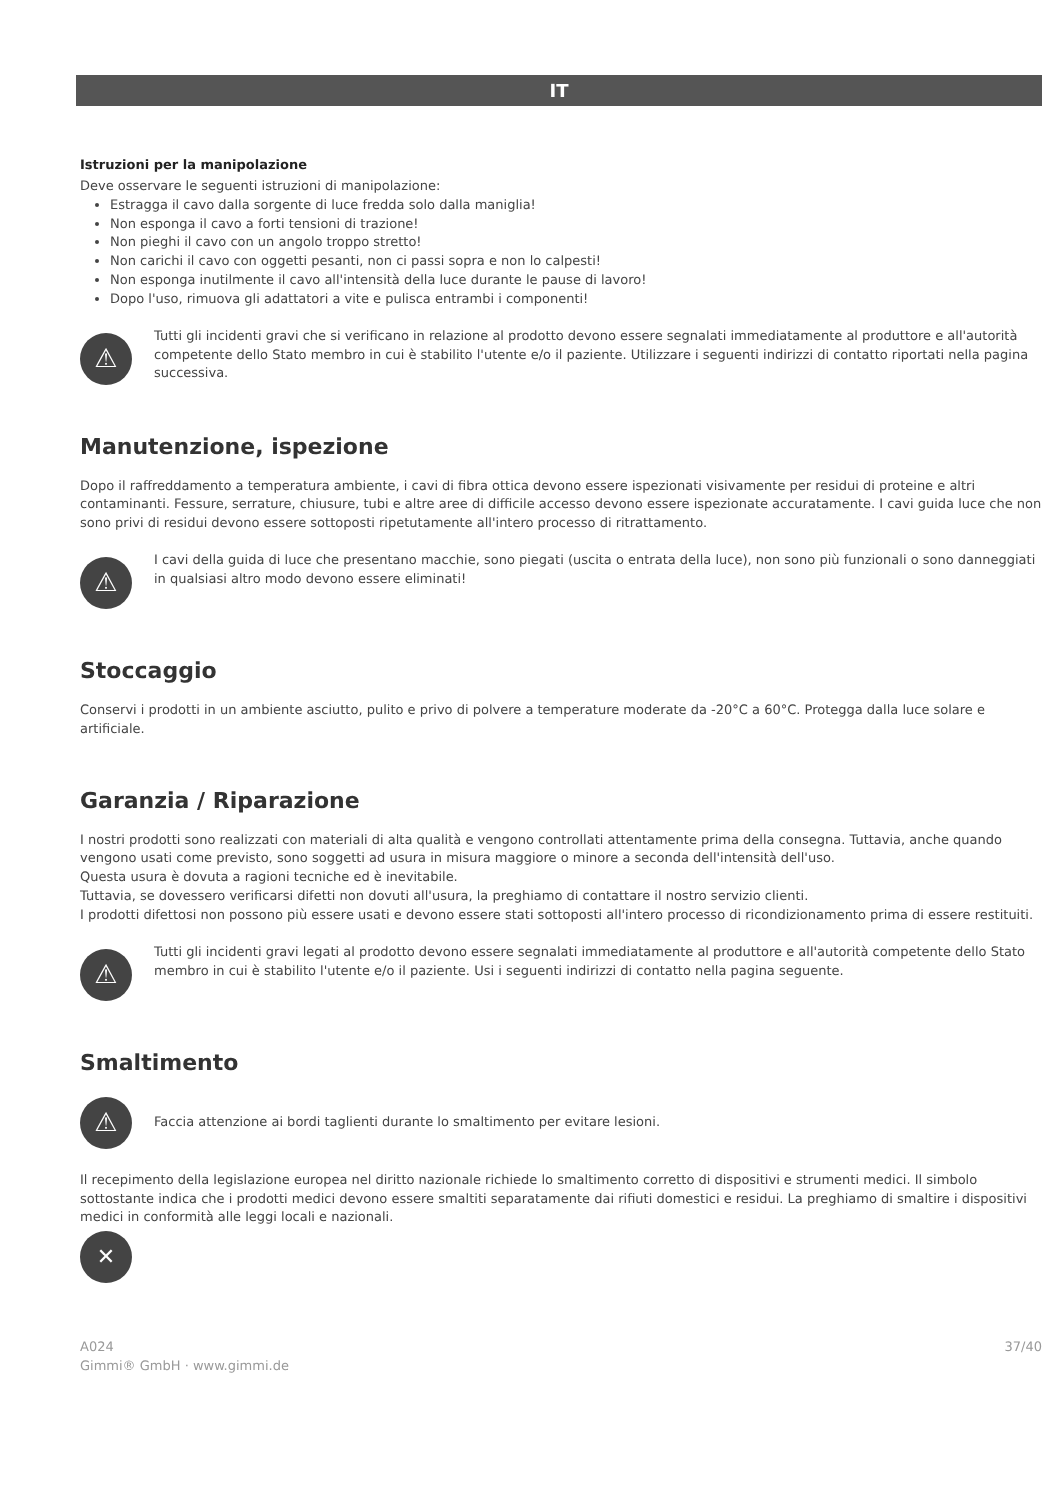IT
Istruzioni per la manipolazione
Deve osservare le seguenti istruzioni di manipolazione:
Estragga il cavo dalla sorgente di luce fredda solo dalla maniglia!
Non esponga il cavo a forti tensioni di trazione!
Non pieghi il cavo con un angolo troppo stretto!
Non carichi il cavo con oggetti pesanti, non ci passi sopra e non lo calpesti!
Non esponga inutilmente il cavo all'intensità della luce durante le pause di lavoro!
Dopo l'uso, rimuova gli adattatori a vite e pulisca entrambi i componenti!
⚠
Tutti gli incidenti gravi che si verificano in relazione al prodotto devono essere segnalati immediatamente al produttore e all'autorità competente dello Stato membro in cui è stabilito l'utente e/o il paziente. Utilizzare i seguenti indirizzi di contatto riportati nella pagina successiva.
Manutenzione, ispezione
Dopo il raffreddamento a temperatura ambiente, i cavi di fibra ottica devono essere ispezionati visivamente per residui di proteine e altri contaminanti. Fessure, serrature, chiusure, tubi e altre aree di difficile accesso devono essere ispezionate accuratamente. I cavi guida luce che non sono privi di residui devono essere sottoposti ripetutamente all'intero processo di ritrattamento.
⚠
I cavi della guida di luce che presentano macchie, sono piegati (uscita o entrata della luce), non sono più funzionali o sono danneggiati in qualsiasi altro modo devono essere eliminati!
Stoccaggio
Conservi i prodotti in un ambiente asciutto, pulito e privo di polvere a temperature moderate da -20°C a 60°C. Protegga dalla luce solare e artificiale.
Garanzia / Riparazione
I nostri prodotti sono realizzati con materiali di alta qualità e vengono controllati attentamente prima della consegna. Tuttavia, anche quando vengono usati come previsto, sono soggetti ad usura in misura maggiore o minore a seconda dell'intensità dell'uso.
Questa usura è dovuta a ragioni tecniche ed è inevitabile.
Tuttavia, se dovessero verificarsi difetti non dovuti all'usura, la preghiamo di contattare il nostro servizio clienti.
I prodotti difettosi non possono più essere usati e devono essere stati sottoposti all'intero processo di ricondizionamento prima di essere restituiti.
⚠
Tutti gli incidenti gravi legati al prodotto devono essere segnalati immediatamente al produttore e all'autorità competente dello Stato membro in cui è stabilito l'utente e/o il paziente. Usi i seguenti indirizzi di contatto nella pagina seguente.
Smaltimento
⚠
Faccia attenzione ai bordi taglienti durante lo smaltimento per evitare lesioni.
Il recepimento della legislazione europea nel diritto nazionale richiede lo smaltimento corretto di dispositivi e strumenti medici. Il simbolo sottostante indica che i prodotti medici devono essere smaltiti separatamente dai rifiuti domestici e residui. La preghiamo di smaltire i dispositivi medici in conformità alle leggi locali e nazionali.
✕
A024
Gimmi® GmbH · www.gimmi.de
37/40